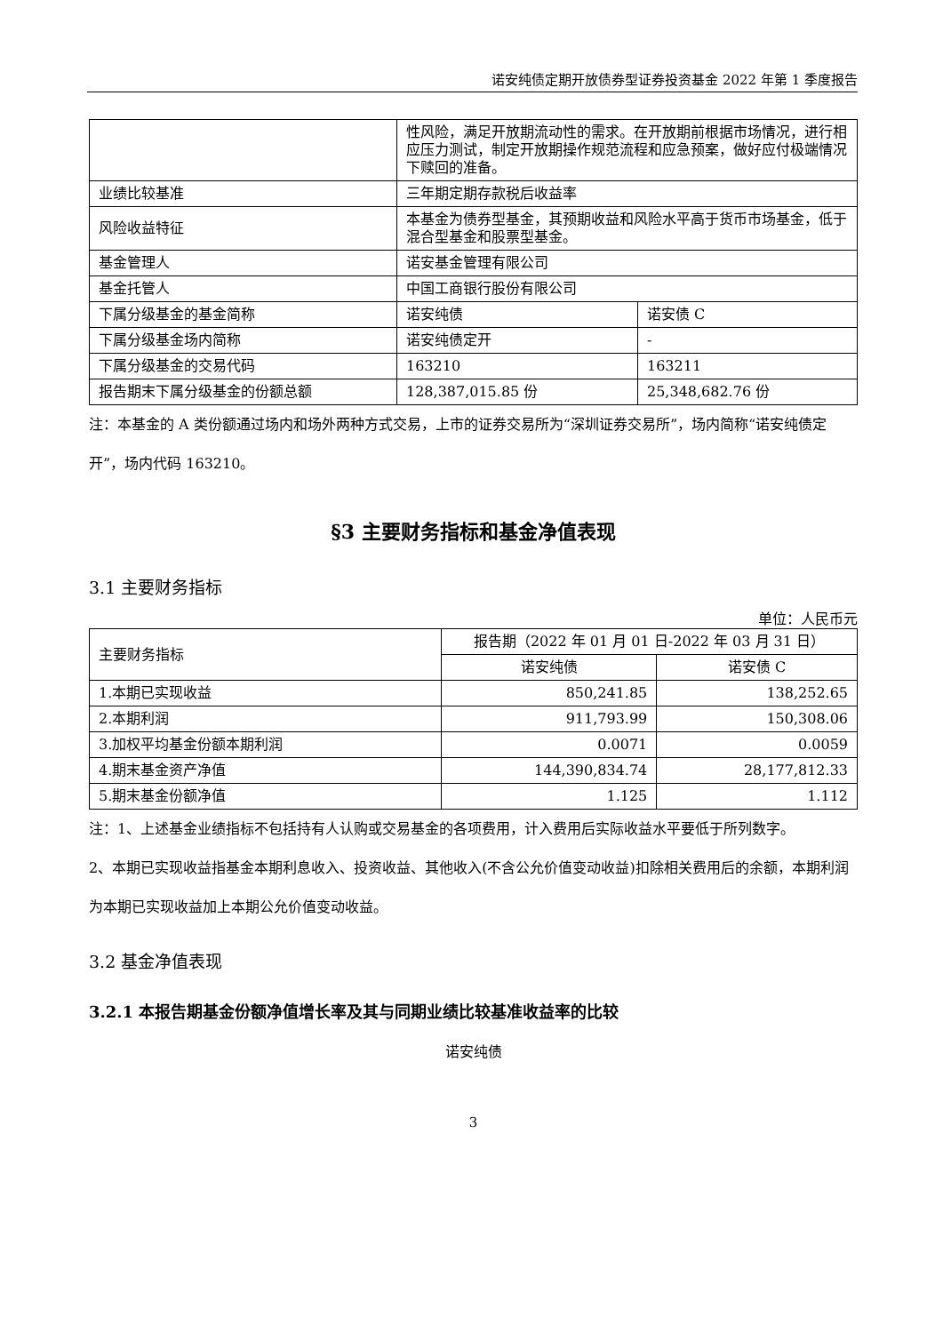诺安纯债定期开放债券型证券投资基金 2022 年第 1 季度报告
| | 性风险，满足开放期流动性的需求。在开放期前根据市场情况，进行相应压力测试，制定开放期操作规范流程和应急预案，做好应付极端情况下赎回的准备。 | |
| 业绩比较基准 | 三年期定期存款税后收益率 | |
| 风险收益特征 | 本基金为债券型基金，其预期收益和风险水平高于货币市场基金，低于混合型基金和股票型基金。 | |
| 基金管理人 | 诺安基金管理有限公司 | |
| 基金托管人 | 中国工商银行股份有限公司 | |
| 下属分级基金的基金简称 | 诺安纯债 | 诺安债 C |
| 下属分级基金场内简称 | 诺安纯债定开 | - |
| 下属分级基金的交易代码 | 163210 | 163211 |
| 报告期末下属分级基金的份额总额 | 128,387,015.85 份 | 25,348,682.76 份 |
注：本基金的 A 类份额通过场内和场外两种方式交易，上市的证券交易所为“深圳证券交易所”，场内简称“诺安纯债定开”，场内代码 163210。
§3 主要财务指标和基金净值表现
3.1 主要财务指标
单位：人民币元
| 主要财务指标 | 报告期（2022 年 01 月 01 日-2022 年 03 月 31 日） | |
| | 诺安纯债 | 诺安债 C |
| 1.本期已实现收益 | 850,241.85 | 138,252.65 |
| 2.本期利润 | 911,793.99 | 150,308.06 |
| 3.加权平均基金份额本期利润 | 0.0071 | 0.0059 |
| 4.期末基金资产净值 | 144,390,834.74 | 28,177,812.33 |
| 5.期末基金份额净值 | 1.125 | 1.112 |
注：1、上述基金业绩指标不包括持有人认购或交易基金的各项费用，计入费用后实际收益水平要低于所列数字。
2、本期已实现收益指基金本期利息收入、投资收益、其他收入(不含公允价值变动收益)扣除相关费用后的余额，本期利润为本期已实现收益加上本期公允价值变动收益。
3.2 基金净值表现
3.2.1 本报告期基金份额净值增长率及其与同期业绩比较基准收益率的比较
诺安纯债
3